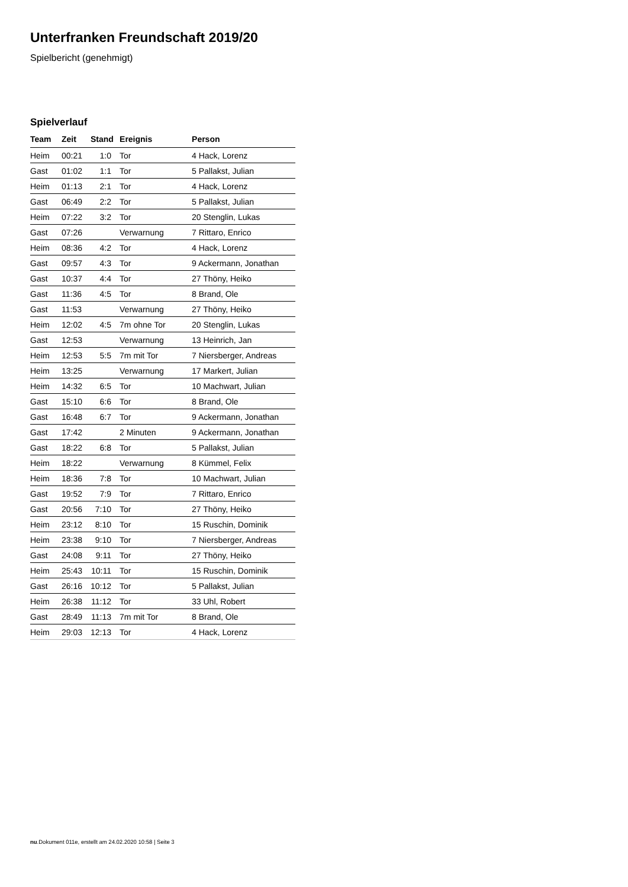Unterfranken Freundschaft 2019/20
Spielbericht (genehmigt)
Spielverlauf
| Team | Zeit | Stand | Ereignis | Person |
| --- | --- | --- | --- | --- |
| Heim | 00:21 | 1:0 | Tor | 4 Hack, Lorenz |
| Gast | 01:02 | 1:1 | Tor | 5 Pallakst, Julian |
| Heim | 01:13 | 2:1 | Tor | 4 Hack, Lorenz |
| Gast | 06:49 | 2:2 | Tor | 5 Pallakst, Julian |
| Heim | 07:22 | 3:2 | Tor | 20 Stenglin, Lukas |
| Gast | 07:26 | | Verwarnung | 7 Rittaro, Enrico |
| Heim | 08:36 | 4:2 | Tor | 4 Hack, Lorenz |
| Gast | 09:57 | 4:3 | Tor | 9 Ackermann, Jonathan |
| Gast | 10:37 | 4:4 | Tor | 27 Thöny, Heiko |
| Gast | 11:36 | 4:5 | Tor | 8 Brand, Ole |
| Gast | 11:53 | | Verwarnung | 27 Thöny, Heiko |
| Heim | 12:02 | 4:5 | 7m ohne Tor | 20 Stenglin, Lukas |
| Gast | 12:53 | | Verwarnung | 13 Heinrich, Jan |
| Heim | 12:53 | 5:5 | 7m mit Tor | 7 Niersberger, Andreas |
| Heim | 13:25 | | Verwarnung | 17 Markert, Julian |
| Heim | 14:32 | 6:5 | Tor | 10 Machwart, Julian |
| Gast | 15:10 | 6:6 | Tor | 8 Brand, Ole |
| Gast | 16:48 | 6:7 | Tor | 9 Ackermann, Jonathan |
| Gast | 17:42 | | 2 Minuten | 9 Ackermann, Jonathan |
| Gast | 18:22 | 6:8 | Tor | 5 Pallakst, Julian |
| Heim | 18:22 | | Verwarnung | 8 Kümmel, Felix |
| Heim | 18:36 | 7:8 | Tor | 10 Machwart, Julian |
| Gast | 19:52 | 7:9 | Tor | 7 Rittaro, Enrico |
| Gast | 20:56 | 7:10 | Tor | 27 Thöny, Heiko |
| Heim | 23:12 | 8:10 | Tor | 15 Ruschin, Dominik |
| Heim | 23:38 | 9:10 | Tor | 7 Niersberger, Andreas |
| Gast | 24:08 | 9:11 | Tor | 27 Thöny, Heiko |
| Heim | 25:43 | 10:11 | Tor | 15 Ruschin, Dominik |
| Gast | 26:16 | 10:12 | Tor | 5 Pallakst, Julian |
| Heim | 26:38 | 11:12 | Tor | 33 Uhl, Robert |
| Gast | 28:49 | 11:13 | 7m mit Tor | 8 Brand, Ole |
| Heim | 29:03 | 12:13 | Tor | 4 Hack, Lorenz |
nu.Dokument 011e, erstellt am 24.02.2020 10:58 | Seite 3